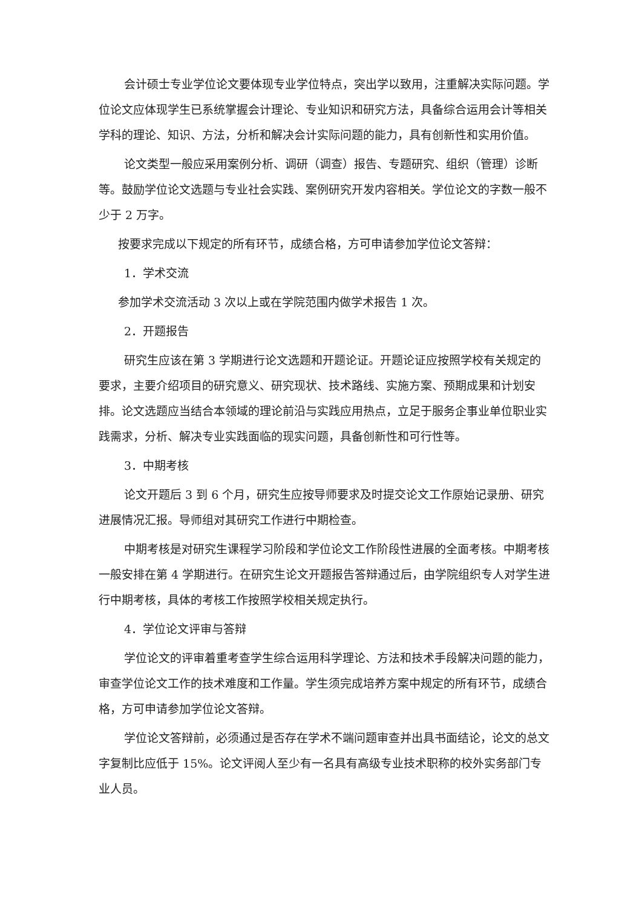会计硕士专业学位论文要体现专业学位特点，突出学以致用，注重解决实际问题。学位论文应体现学生已系统掌握会计理论、专业知识和研究方法，具备综合运用会计等相关学科的理论、知识、方法，分析和解决会计实际问题的能力，具有创新性和实用价值。
论文类型一般应采用案例分析、调研（调查）报告、专题研究、组织（管理）诊断等。鼓励学位论文选题与专业社会实践、案例研究开发内容相关。学位论文的字数一般不少于 2 万字。
按要求完成以下规定的所有环节，成绩合格，方可申请参加学位论文答辩：
1．学术交流
参加学术交流活动 3 次以上或在学院范围内做学术报告 1 次。
2．开题报告
研究生应该在第 3 学期进行论文选题和开题论证。开题论证应按照学校有关规定的要求，主要介绍项目的研究意义、研究现状、技术路线、实施方案、预期成果和计划安排。论文选题应当结合本领域的理论前沿与实践应用热点，立足于服务企事业单位职业实践需求，分析、解决专业实践面临的现实问题，具备创新性和可行性等。
3．中期考核
论文开题后 3 到 6 个月，研究生应按导师要求及时提交论文工作原始记录册、研究进展情况汇报。导师组对其研究工作进行中期检查。
中期考核是对研究生课程学习阶段和学位论文工作阶段性进展的全面考核。中期考核一般安排在第 4 学期进行。在研究生论文开题报告答辩通过后，由学院组织专人对学生进行中期考核，具体的考核工作按照学校相关规定执行。
4．学位论文评审与答辩
学位论文的评审着重考查学生综合运用科学理论、方法和技术手段解决问题的能力，审查学位论文工作的技术难度和工作量。学生须完成培养方案中规定的所有环节，成绩合格，方可申请参加学位论文答辩。
学位论文答辩前，必须通过是否存在学术不端问题审查并出具书面结论，论文的总文字复制比应低于 15%。论文评阅人至少有一名具有高级专业技术职称的校外实务部门专业人员。